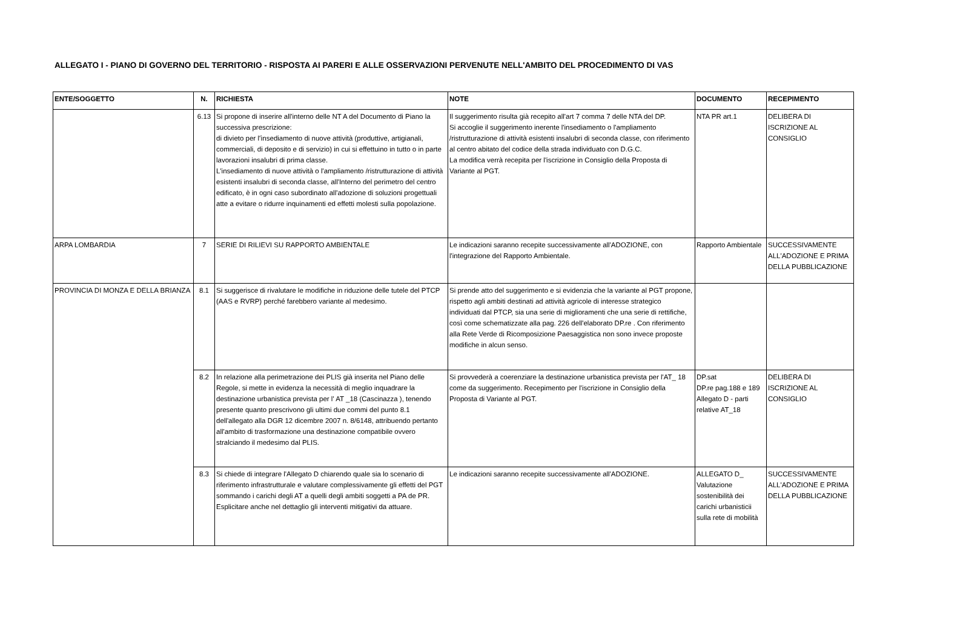ALLEGATO I - PIANO DI GOVERNO DEL TERRITORIO - RISPOSTA AI PARERI E ALLE OSSERVAZIONI PERVENUTE NELL'AMBITO DEL PROCEDIMENTO DI VAS
| ENTE/SOGGETTO | N. | RICHIESTA | NOTE | DOCUMENTO | RECEPIMENTO |
| --- | --- | --- | --- | --- | --- |
| | 6.13 | Si propone di inserire all'interno delle NT A del Documento di Piano la successiva prescrizione: di divieto per l'ìnsediamento di nuove attività (produttive, artigianali, commerciali, di deposito e di servizio) in cui si effettuino in tutto o in parte lavorazioni insalubri di prima classe. L'insediamento di nuove attività o l'ampliamento /ristrutturazione di attività esistenti insalubri di seconda classe, all'Interno del perimetro del centro edificato, è in ogni caso subordinato all'adozione di soluzioni progettuali atte a evitare o ridurre inquinamenti ed effetti molesti sulla popolazione. | Il suggerimento risulta già recepito all'art 7 comma 7 delle NTA del DP. Si accoglie il suggerimento inerente l'insediamento o l'ampliamento /ristrutturazione di attività esistenti insalubri di seconda classe, con riferimento al centro abitato del codice della strada individuato con D.G.C. La modifica verrà recepita per l'iscrizione in Consiglio della Proposta di Variante al PGT. | NTA PR art.1 | DELIBERA DI ISCRIZIONE AL CONSIGLIO |
| ARPA LOMBARDIA | 7 | SERIE DI RILIEVI SU RAPPORTO AMBIENTALE | Le indicazioni saranno recepite successivamente all'ADOZIONE, con l'integrazione del Rapporto Ambientale. | Rapporto Ambientale | SUCCESSIVAMENTE ALL'ADOZIONE E PRIMA DELLA PUBBLICAZIONE |
| PROVINCIA DI MONZA E DELLA BRIANZA | 8.1 | Si suggerisce di rivalutare le modifiche in riduzione delle tutele del PTCP (AAS e RVRP) perché farebbero variante al medesimo. | Si prende atto del suggerimento e si evidenzia che la variante al PGT propone, rispetto agli ambiti destinati ad attività agricole di interesse strategico individuati dal PTCP, sia una serie di miglioramenti che una serie di rettifiche, così come schematizzate alla pag. 226 dell'elaborato DP.re . Con riferimento alla Rete Verde di Ricomposizione Paesaggistica non sono invece proposte modifiche in alcun senso. | | |
| | 8.2 | In relazione alla perimetrazione dei PLIS già inserita nel Piano delle Regole, si mette in evidenza la necessità di meglio inquadrare la destinazione urbanistica prevista per l' AT _18 (Cascinazza ), tenendo presente quanto prescrivono gli ultimi due commi del punto 8.1 dell'allegato alla DGR 12 dicembre 2007 n. 8/6148, attribuendo pertanto all'ambito di trasformazione una destinazione compatibile ovvero stralciando il medesimo dal PLIS. | Si provvederà a coerenziare la destinazione urbanistica prevista per l'AT_ 18 come da suggerimento. Recepimento per l'iscrizione in Consiglio della Proposta di Variante al PGT. | DP.sat DP.re pag.188 e 189 Allegato D - parti relative AT_18 | DELIBERA DI ISCRIZIONE AL CONSIGLIO |
| | 8.3 | Si chiede di integrare l'Allegato D chiarendo quale sia lo scenario di riferimento infrastrutturale e valutare complessivamente gli effetti del PGT sommando i carichi degli AT a quelli degli ambiti soggetti a PA de PR. Esplicitare anche nel dettaglio gli interventi mitigativi da attuare. | Le indicazioni saranno recepite successivamente all'ADOZIONE. | ALLEGATO D_ Valutazione sostenibilità dei carichi urbanisticii sulla rete di mobilità | SUCCESSIVAMENTE ALL'ADOZIONE E PRIMA DELLA PUBBLICAZIONE |